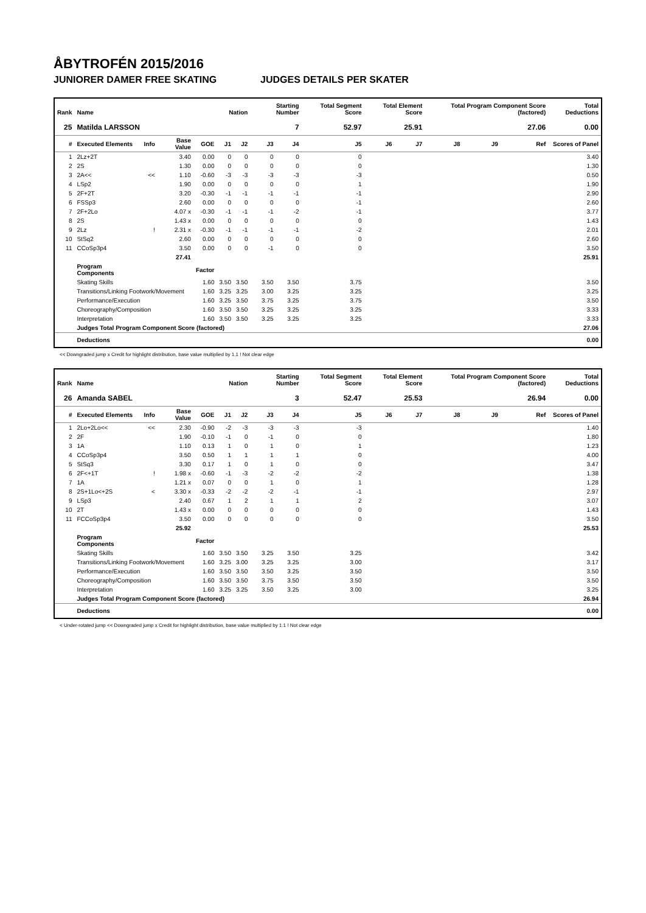ÅBYTROFÉN 2015/2016
JUNIORER DAMER FREE SKATING JUDGES DETAILS PER SKATER
| Rank | Name | | | | Nation | | Starting Number | | Total Segment Score | Total Element Score | | Total Program Component Score (factored) | | | Total Deductions |
| --- | --- | --- | --- | --- | --- | --- | --- | --- | --- | --- | --- | --- | --- | --- | --- |
| 25 | Matilda LARSSON | | | | | | 7 | | 52.97 | 25.91 | | 27.06 | | | 0.00 |
| # | Executed Elements | Info | Base Value | GOE | J1 | J2 | J3 | J4 | J5 | J6 | J7 | J8 | J9 | Ref | Scores of Panel |
| 1 | 2Lz+2T | | 3.40 | 0.00 | 0 | 0 | 0 | 0 | 0 | | | | | | 3.40 |
| 2 | 2S | | 1.30 | 0.00 | 0 | 0 | 0 | 0 | 0 | | | | | | 1.30 |
| 3 | 2A<< | << | 1.10 | -0.60 | -3 | -3 | -3 | -3 | -3 | | | | | | 0.50 |
| 4 | LSp2 | | 1.90 | 0.00 | 0 | 0 | 0 | 0 | 1 | | | | | | 1.90 |
| 5 | 2F+2T | | 3.20 | -0.30 | -1 | -1 | -1 | -1 | -1 | | | | | | 2.90 |
| 6 | FSSp3 | | 2.60 | 0.00 | 0 | 0 | 0 | 0 | -1 | | | | | | 2.60 |
| 7 | 2F+2Lo | | 4.07 x | -0.30 | -1 | -1 | -1 | -2 | -1 | | | | | | 3.77 |
| 8 | 2S | | 1.43 x | 0.00 | 0 | 0 | 0 | 0 | 0 | | | | | | 1.43 |
| 9 | 2Lz | ! | 2.31 x | -0.30 | -1 | -1 | -1 | -1 | -2 | | | | | | 2.01 |
| 10 | StSq2 | | 2.60 | 0.00 | 0 | 0 | 0 | 0 | 0 | | | | | | 2.60 |
| 11 | CCoSp3p4 | | 3.50 | 0.00 | 0 | 0 | -1 | 0 | 0 | | | | | | 3.50 |
| | | | 27.41 | | | | | | | | | | | | 25.91 |
| | Program Components | | | Factor | | | | | | | | | | | |
| | Skating Skills | | | 1.60 | 3.50 | 3.50 | 3.50 | 3.50 | 3.75 | | | | | | 3.50 |
| | Transitions/Linking Footwork/Movement | | | 1.60 | 3.25 | 3.25 | 3.00 | 3.25 | 3.25 | | | | | | 3.25 |
| | Performance/Execution | | | 1.60 | 3.25 | 3.50 | 3.75 | 3.25 | 3.75 | | | | | | 3.50 |
| | Choreography/Composition | | | 1.60 | 3.50 | 3.50 | 3.25 | 3.25 | 3.25 | | | | | | 3.33 |
| | Interpretation | | | 1.60 | 3.50 | 3.50 | 3.25 | 3.25 | 3.25 | | | | | | 3.33 |
| | Judges Total Program Component Score (factored) | | | | | | | | | | | | | | 27.06 |
| | Deductions | | | | | | | | | | | | | | 0.00 |
<< Downgraded jump x Credit for highlight distribution, base value multiplied by 1.1 ! Not clear edge
| Rank | Name | | | | Nation | | Starting Number | | Total Segment Score | Total Element Score | | Total Program Component Score (factored) | | | Total Deductions |
| --- | --- | --- | --- | --- | --- | --- | --- | --- | --- | --- | --- | --- | --- | --- | --- |
| 26 | Amanda SABEL | | | | | | 3 | | 52.47 | 25.53 | | 26.94 | | | 0.00 |
| # | Executed Elements | Info | Base Value | GOE | J1 | J2 | J3 | J4 | J5 | J6 | J7 | J8 | J9 | Ref | Scores of Panel |
| 1 | 2Lo+2Lo<< | << | 2.30 | -0.90 | -2 | -3 | -3 | -3 | -3 | | | | | | 1.40 |
| 2 | 2F | | 1.90 | -0.10 | -1 | 0 | -1 | 0 | 0 | | | | | | 1.80 |
| 3 | 1A | | 1.10 | 0.13 | 1 | 0 | 1 | 0 | 1 | | | | | | 1.23 |
| 4 | CCoSp3p4 | | 3.50 | 0.50 | 1 | 1 | 1 | 1 | 0 | | | | | | 4.00 |
| 5 | StSq3 | | 3.30 | 0.17 | 1 | 0 | 1 | 0 | 0 | | | | | | 3.47 |
| 6 | 2F<+1T | ! | 1.98 x | -0.60 | -1 | -3 | -2 | -2 | -2 | | | | | | 1.38 |
| 7 | 1A | | 1.21 x | 0.07 | 0 | 0 | 1 | 0 | 1 | | | | | | 1.28 |
| 8 | 2S+1Lo<+2S | < | 3.30 x | -0.33 | -2 | -2 | -2 | -1 | -1 | | | | | | 2.97 |
| 9 | LSp3 | | 2.40 | 0.67 | 1 | 2 | 1 | 1 | 2 | | | | | | 3.07 |
| 10 | 2T | | 1.43 x | 0.00 | 0 | 0 | 0 | 0 | 0 | | | | | | 1.43 |
| 11 | FCCoSp3p4 | | 3.50 | 0.00 | 0 | 0 | 0 | 0 | 0 | | | | | | 3.50 |
| | | | 25.92 | | | | | | | | | | | | 25.53 |
| | Program Components | | | Factor | | | | | | | | | | | |
| | Skating Skills | | | 1.60 | 3.50 | 3.50 | 3.25 | 3.50 | 3.25 | | | | | | 3.42 |
| | Transitions/Linking Footwork/Movement | | | 1.60 | 3.25 | 3.00 | 3.25 | 3.25 | 3.00 | | | | | | 3.17 |
| | Performance/Execution | | | 1.60 | 3.50 | 3.50 | 3.50 | 3.25 | 3.50 | | | | | | 3.50 |
| | Choreography/Composition | | | 1.60 | 3.50 | 3.50 | 3.75 | 3.50 | 3.50 | | | | | | 3.50 |
| | Interpretation | | | 1.60 | 3.25 | 3.25 | 3.50 | 3.25 | 3.00 | | | | | | 3.25 |
| | Judges Total Program Component Score (factored) | | | | | | | | | | | | | | 26.94 |
| | Deductions | | | | | | | | | | | | | | 0.00 |
< Under-rotated jump << Downgraded jump x Credit for highlight distribution, base value multiplied by 1.1 ! Not clear edge